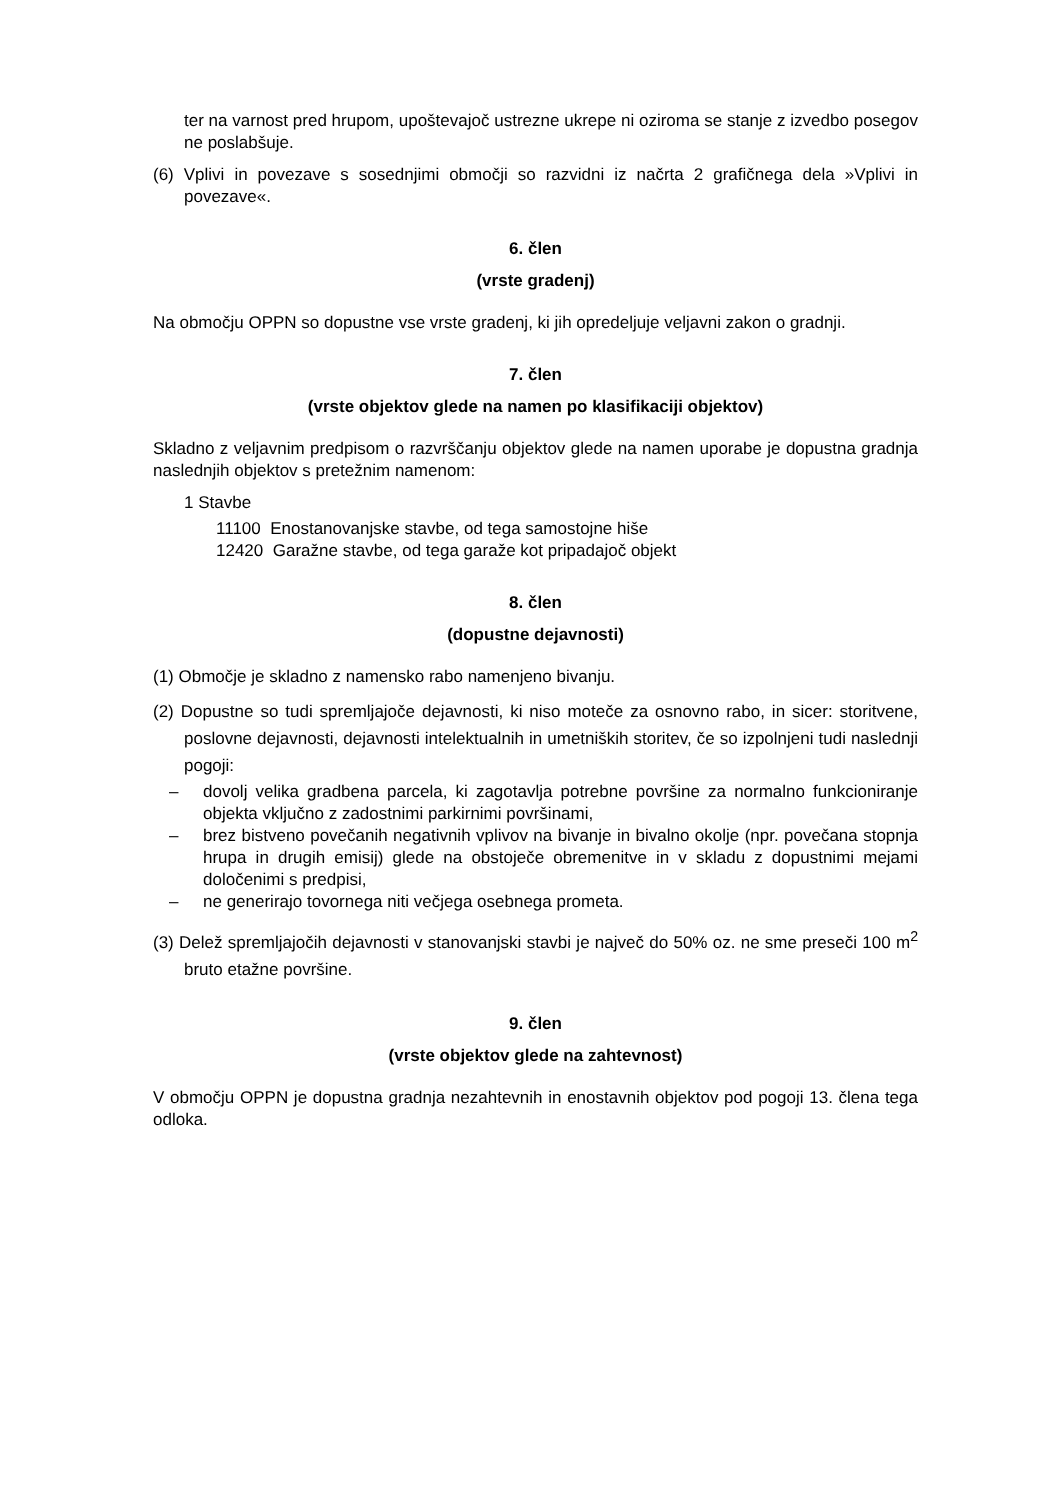ter na varnost pred hrupom, upoštevajoč ustrezne ukrepe ni oziroma se stanje z izvedbo posegov ne poslabšuje.
(6) Vplivi in povezave s sosednjimi območji so razvidni iz načrta 2 grafičnega dela »Vplivi in povezave«.
6. člen
(vrste gradenj)
Na območju OPPN so dopustne vse vrste gradenj, ki jih opredeljuje veljavni zakon o gradnji.
7. člen
(vrste objektov glede na namen po klasifikaciji objektov)
Skladno z veljavnim predpisom o razvrščanju objektov glede na namen uporabe je dopustna gradnja naslednjih objektov s pretežnim namenom:
1 Stavbe
11100 Enostanovanjske stavbe, od tega samostojne hiše
12420 Garažne stavbe, od tega garaže kot pripadajoč objekt
8. člen
(dopustne dejavnosti)
(1) Območje je skladno z namensko rabo namenjeno bivanju.
(2) Dopustne so tudi spremljajoče dejavnosti, ki niso moteče za osnovno rabo, in sicer: storitvene, poslovne dejavnosti, dejavnosti intelektualnih in umetniških storitev, če so izpolnjeni tudi naslednji pogoji:
– dovolj velika gradbena parcela, ki zagotavlja potrebne površine za normalno funkcioniranje objekta vključno z zadostnimi parkirnimi površinami,
– brez bistveno povečanih negativnih vplivov na bivanje in bivalno okolje (npr. povečana stopnja hrupa in drugih emisij) glede na obstoječe obremenitve in v skladu z dopustnimi mejami določenimi s predpisi,
– ne generirajo tovornega niti večjega osebnega prometa.
(3) Delež spremljajočih dejavnosti v stanovanjski stavbi je največ do 50% oz. ne sme preseči 100 m<sup>2</sup> bruto etažne površine.
9. člen
(vrste objektov glede na zahtevnost)
V območju OPPN je dopustna gradnja nezahtevnih in enostavnih objektov pod pogoji 13. člena tega odloka.